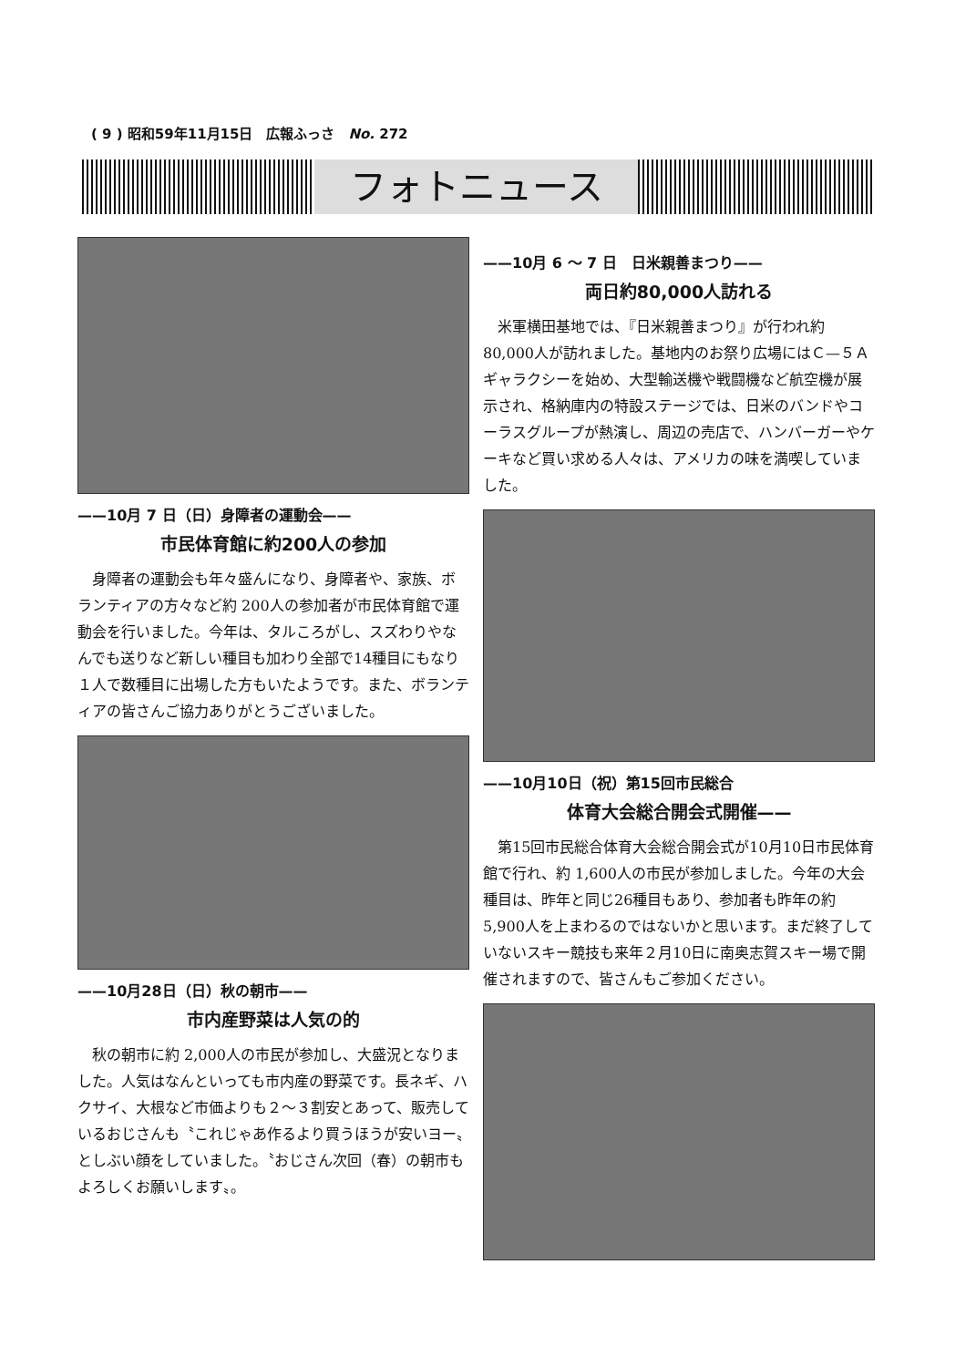( 9 ) 昭和59年11月15日　広報ふっさ　No. 272
フォトニュース
——10月 7 日（日）身障者の運動会——
市民体育館に約200人の参加
身障者の運動会も年々盛んになり、身障者や、家族、ボランティアの方々など約 200人の参加者が市民体育館で運動会を行いました。今年は、タルころがし、スズわりやなんでも送りなど新しい種目も加わり全部で14種目にもなり１人で数種目に出場した方もいたようです。また、ボランティアの皆さんご協力ありがとうございました。
——10月28日（日）秋の朝市——
市内産野菜は人気の的
秋の朝市に約 2,000人の市民が参加し、大盛況となりました。人気はなんといっても市内産の野菜です。長ネギ、ハクサイ、大根など市価よりも２〜３割安とあって、販売しているおじさんも〝これじゃあ作るより買うほうが安いヨー〟としぶい顔をしていました。〝おじさん次回（春）の朝市もよろしくお願いします〟。
——10月 6 〜 7 日　日米親善まつり——
両日約80,000人訪れる
米軍横田基地では、『日米親善まつり』が行われ約80,000人が訪れました。基地内のお祭り広場にはＣ—５Ａギャラクシーを始め、大型輸送機や戦闘機など航空機が展示され、格納庫内の特設ステージでは、日米のバンドやコーラスグループが熱演し、周辺の売店で、ハンバーガーやケーキなど買い求める人々は、アメリカの味を満喫していました。
——10月10日（祝）第15回市民総合
体育大会総合開会式開催——
第15回市民総合体育大会総合開会式が10月10日市民体育館で行れ、約 1,600人の市民が参加しました。今年の大会種目は、昨年と同じ26種目もあり、参加者も昨年の約 5,900人を上まわるのではないかと思います。まだ終了していないスキー競技も来年２月10日に南奥志賀スキー場で開催されますので、皆さんもご参加ください。